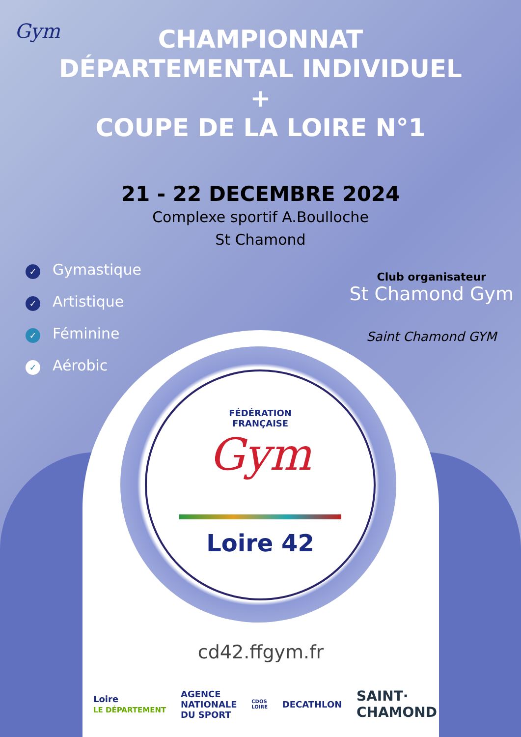Gym
CHAMPIONNAT
DÉPARTEMENTAL INDIVIDUEL
+
COUPE DE LA LOIRE N°1
21 - 22 DECEMBRE 2024
Complexe sportif A.Boulloche
St Chamond
✓ Gymastique
✓ Artistique
✓ Féminine
✓ Aérobic
Club organisateur
St Chamond Gym
Saint Chamond GYM
FÉDÉRATION
FRANÇAISE
Gym
Loire 42
cd42.ffgym.fr
Loire
LE DÉPARTEMENT AGENCE
NATIONALE
DU SPORT CDOS
LOIRE DECATHLON SAINT·
CHAMOND